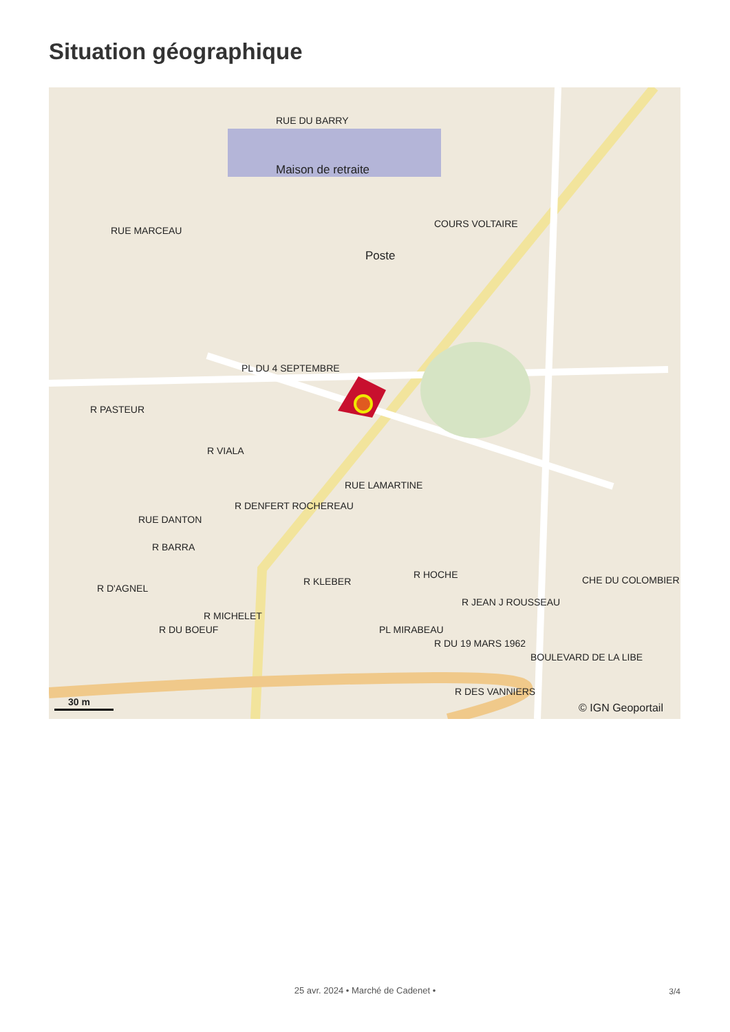Situation géographique
RUE DU BARRY
Maison de retraite
Poste
COURS VOLTAIRE
PL DU 4 SEPTEMBRE
RUE LAMARTINE
RUE MARCEAU
R PASTEUR
R VIALA
R DENFERT ROCHEREAU
RUE DANTON
R BARRA
R D'AGNEL
R DU BOEUF
R MICHELET
R KLEBER
R HOCHE
PL MIRABEAU
R DU 19 MARS 1962
R JEAN J ROUSSEAU
R DES VANNIERS
BOULEVARD DE LA LIBE
CHE DU COLOMBIER
30 m © IGN Geoportail
25 avr. 2024 • Marché de Cadenet • 3/4